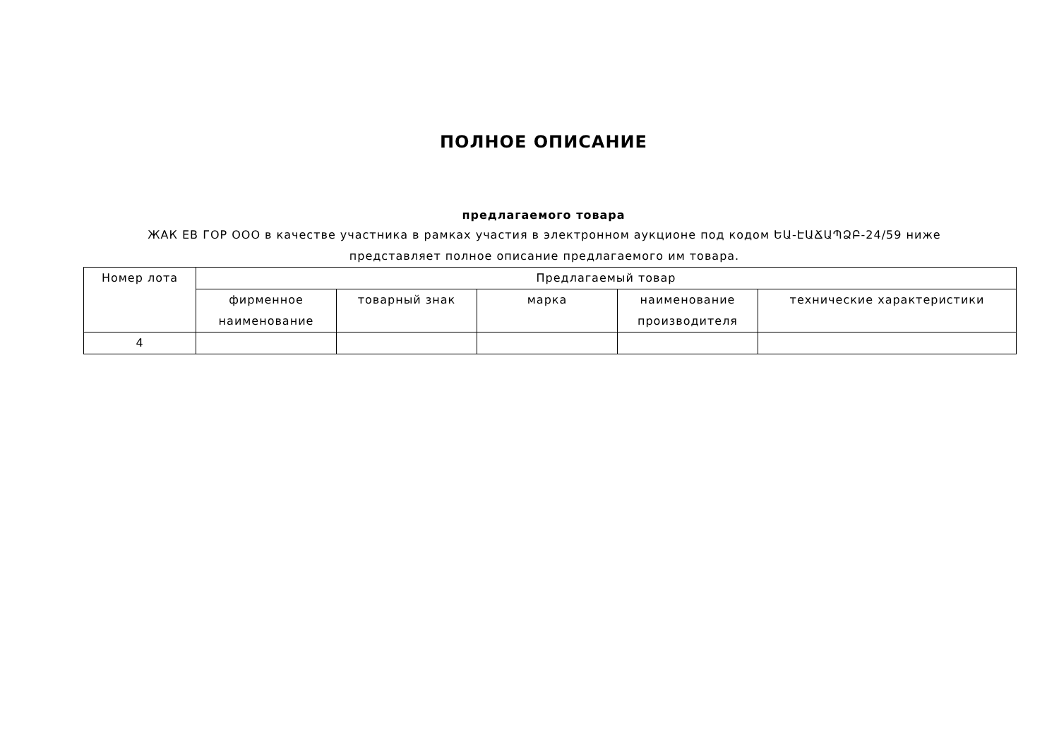ПОЛНОЕ ОПИСАНИЕ
предлагаемого товара
ЖАК ЕВ ГОР ООО в качестве участника в рамках участия в электронном аукционе под кодом ԵԱ-ԷԱՃԱՊՁԲ-24/59 ниже представляет полное описание предлагаемого им товара.
| Номер лота | Предлагаемый товар | | | | |
| --- | --- | --- | --- | --- | --- |
| | фирменное наименование | товарный знак | марка | наименование производителя | технические характеристики |
| 4 | | | | | |